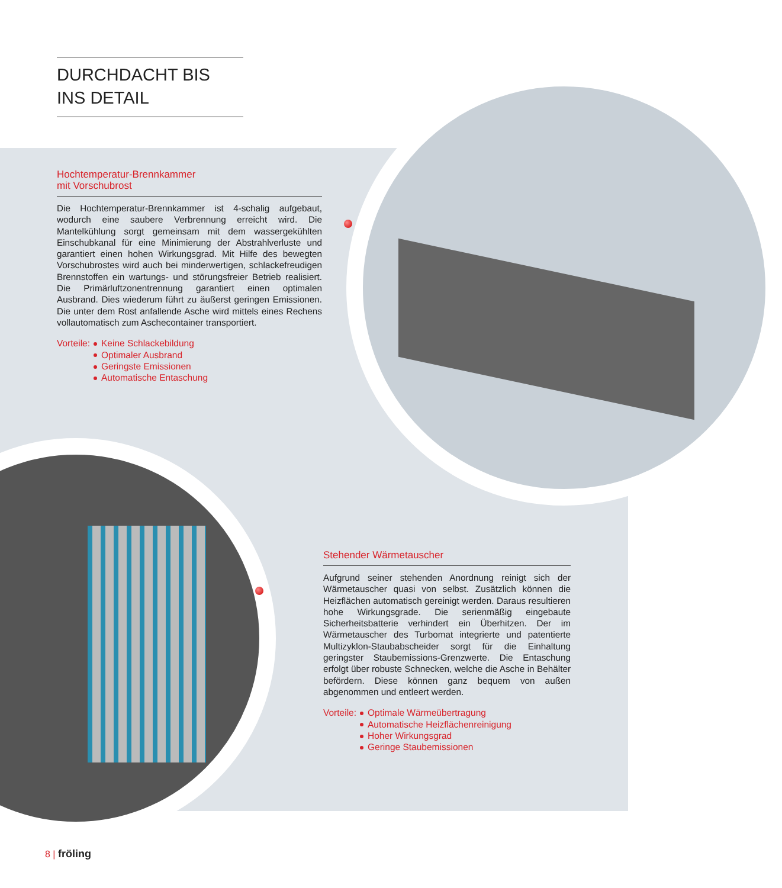DURCHDACHT BIS
INS DETAIL
Hochtemperatur-Brennkammer
mit Vorschubrost
Die Hochtemperatur-Brennkammer ist 4-schalig aufgebaut, wodurch eine saubere Verbrennung erreicht wird. Die Mantelkühlung sorgt gemeinsam mit dem wassergekühlten Einschubkanal für eine Minimierung der Abstrahlverluste und garantiert einen hohen Wirkungsgrad. Mit Hilfe des bewegten Vorschubrostes wird auch bei minderwertigen, schlackefreudigen Brennstoffen ein wartungs- und störungsfreier Betrieb realisiert. Die Primärluftzonentrennung garantiert einen optimalen Ausbrand. Dies wiederum führt zu äußerst geringen Emissionen. Die unter dem Rost anfallende Asche wird mittels eines Rechens vollautomatisch zum Aschecontainer transportiert.
Vorteile: Keine Schlackebildung
Optimaler Ausbrand
Geringste Emissionen
Automatische Entaschung
Stehender Wärmetauscher
Aufgrund seiner stehenden Anordnung reinigt sich der Wärmetauscher quasi von selbst. Zusätzlich können die Heizflächen automatisch gereinigt werden. Daraus resultieren hohe Wirkungsgrade. Die serienmäßig eingebaute Sicherheitsbatterie verhindert ein Überhitzen. Der im Wärmetauscher des Turbomat integrierte und patentierte Multizyklon-Staubabscheider sorgt für die Einhaltung geringster Staubemissions-Grenzwerte. Die Entaschung erfolgt über robuste Schnecken, welche die Asche in Behälter befördern. Diese können ganz bequem von außen abgenommen und entleert werden.
Vorteile: Optimale Wärmeübertragung
Automatische Heizflächenreinigung
Hoher Wirkungsgrad
Geringe Staubemissionen
8 | fröling